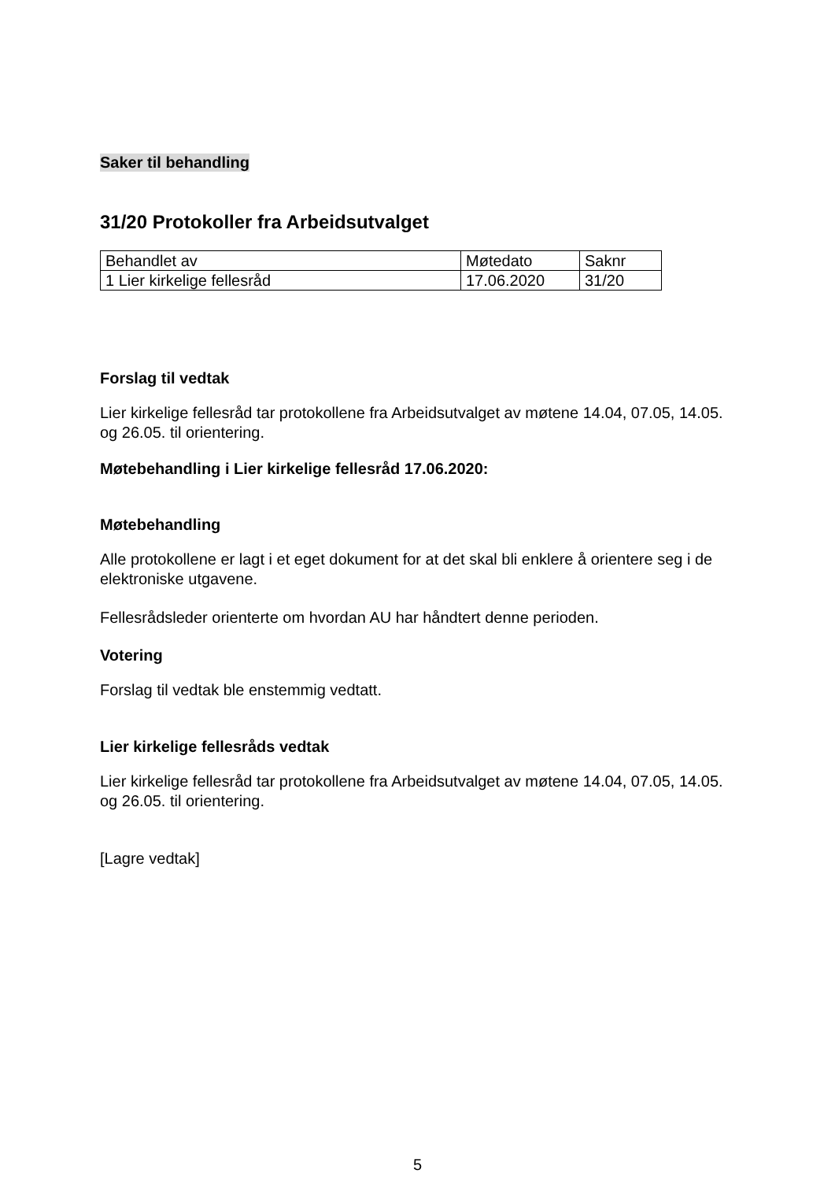Saker til behandling
31/20 Protokoller fra Arbeidsutvalget
| Behandlet av | Møtedato | Saknr |
| 1 Lier kirkelige fellesråd | 17.06.2020 | 31/20 |
Forslag til vedtak
Lier kirkelige fellesråd tar protokollene fra Arbeidsutvalget av møtene 14.04, 07.05, 14.05. og 26.05. til orientering.
Møtebehandling i Lier kirkelige fellesråd 17.06.2020:
Møtebehandling
Alle protokollene er lagt i et eget dokument for at det skal bli enklere å orientere seg i de elektroniske utgavene.
Fellesrådsleder orienterte om hvordan AU har håndtert denne perioden.
Votering
Forslag til vedtak ble enstemmig vedtatt.
Lier kirkelige fellesråds vedtak
Lier kirkelige fellesråd tar protokollene fra Arbeidsutvalget av møtene 14.04, 07.05, 14.05. og 26.05. til orientering.
[Lagre vedtak]
5